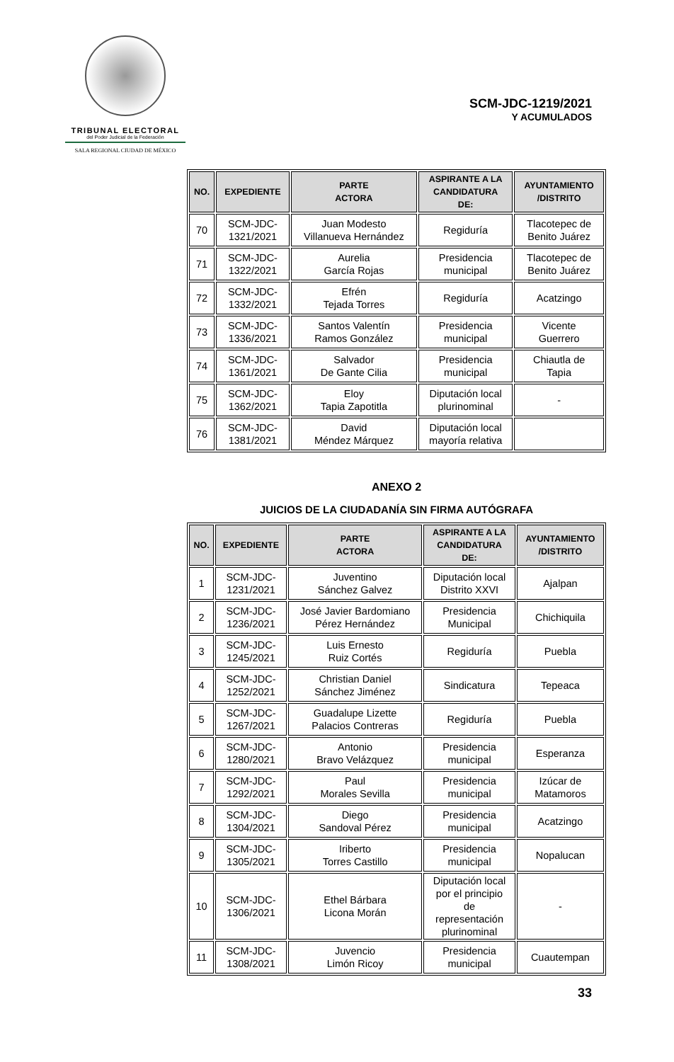TRIBUNAL ELECTORAL
del Poder Judicial de la Federación
SALA REGIONAL CIUDAD DE MÉXICO
SCM-JDC-1219/2021
Y ACUMULADOS
| NO. | EXPEDIENTE | PARTE ACTORA | ASPIRANTE A LA CANDIDATURA DE: | AYUNTAMIENTO /DISTRITO |
| --- | --- | --- | --- | --- |
| 70 | SCM-JDC- 1321/2021 | Juan Modesto Villanueva Hernández | Regiduría | Tlacotepec de Benito Juárez |
| 71 | SCM-JDC- 1322/2021 | Aurelia García Rojas | Presidencia municipal | Tlacotepec de Benito Juárez |
| 72 | SCM-JDC- 1332/2021 | Efrén Tejada Torres | Regiduría | Acatzingo |
| 73 | SCM-JDC- 1336/2021 | Santos Valentín Ramos González | Presidencia municipal | Vicente Guerrero |
| 74 | SCM-JDC- 1361/2021 | Salvador De Gante Cilia | Presidencia municipal | Chiautla de Tapia |
| 75 | SCM-JDC- 1362/2021 | Eloy Tapia Zapotitla | Diputación local plurinominal | - |
| 76 | SCM-JDC- 1381/2021 | David Méndez Márquez | Diputación local mayoría relativa | |
ANEXO 2
JUICIOS DE LA CIUDADANÍA SIN FIRMA AUTÓGRAFA
| NO. | EXPEDIENTE | PARTE ACTORA | ASPIRANTE A LA CANDIDATURA DE: | AYUNTAMIENTO /DISTRITO |
| --- | --- | --- | --- | --- |
| 1 | SCM-JDC- 1231/2021 | Juventino Sánchez Galvez | Diputación local Distrito XXVI | Ajalpan |
| 2 | SCM-JDC- 1236/2021 | José Javier Bardomiano Pérez Hernández | Presidencia Municipal | Chichiquila |
| 3 | SCM-JDC- 1245/2021 | Luis Ernesto Ruiz Cortés | Regiduría | Puebla |
| 4 | SCM-JDC- 1252/2021 | Christian Daniel Sánchez Jiménez | Sindicatura | Tepeaca |
| 5 | SCM-JDC- 1267/2021 | Guadalupe Lizette Palacios Contreras | Regiduría | Puebla |
| 6 | SCM-JDC- 1280/2021 | Antonio Bravo Velázquez | Presidencia municipal | Esperanza |
| 7 | SCM-JDC- 1292/2021 | Paul Morales Sevilla | Presidencia municipal | Izúcar de Matamoros |
| 8 | SCM-JDC- 1304/2021 | Diego Sandoval Pérez | Presidencia municipal | Acatzingo |
| 9 | SCM-JDC- 1305/2021 | Iriberto Torres Castillo | Presidencia municipal | Nopalucan |
| 10 | SCM-JDC- 1306/2021 | Ethel Bárbara Licona Morán | Diputación local por el principio de representación plurinominal | - |
| 11 | SCM-JDC- 1308/2021 | Juvencio Limón Ricoy | Presidencia municipal | Cuautempan |
33